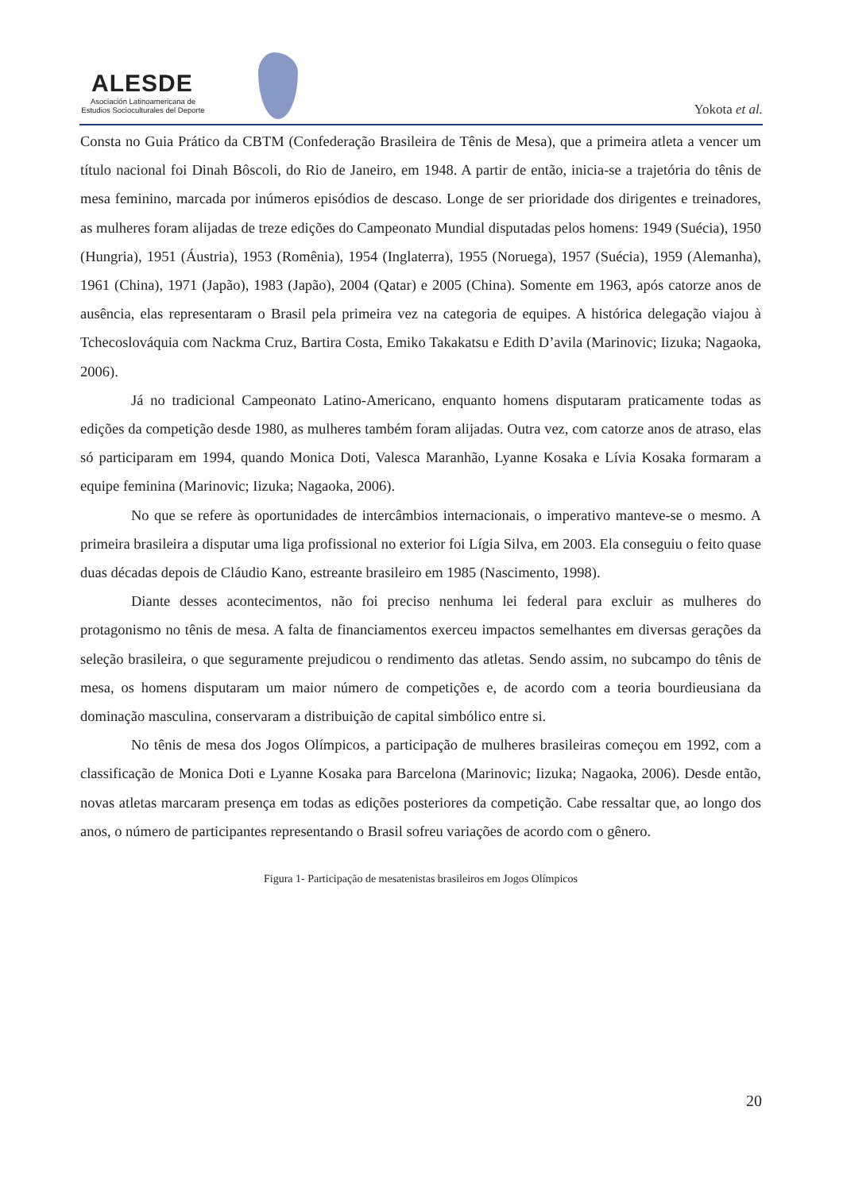ALESDE
Asociación Latinoamericana de
Estudios Socioculturales del Deporte
Yokota et al.
Consta no Guia Prático da CBTM (Confederação Brasileira de Tênis de Mesa), que a primeira atleta a vencer um título nacional foi Dinah Bôscoli, do Rio de Janeiro, em 1948. A partir de então, inicia-se a trajetória do tênis de mesa feminino, marcada por inúmeros episódios de descaso. Longe de ser prioridade dos dirigentes e treinadores, as mulheres foram alijadas de treze edições do Campeonato Mundial disputadas pelos homens: 1949 (Suécia), 1950 (Hungria), 1951 (Áustria), 1953 (Romênia), 1954 (Inglaterra), 1955 (Noruega), 1957 (Suécia), 1959 (Alemanha), 1961 (China), 1971 (Japão), 1983 (Japão), 2004 (Qatar) e 2005 (China). Somente em 1963, após catorze anos de ausência, elas representaram o Brasil pela primeira vez na categoria de equipes. A histórica delegação viajou à Tchecoslováquia com Nackma Cruz, Bartira Costa, Emiko Takakatsu e Edith D’avila (Marinovic; Iizuka; Nagaoka, 2006).
Já no tradicional Campeonato Latino-Americano, enquanto homens disputaram praticamente todas as edições da competição desde 1980, as mulheres também foram alijadas. Outra vez, com catorze anos de atraso, elas só participaram em 1994, quando Monica Doti, Valesca Maranhão, Lyanne Kosaka e Lívia Kosaka formaram a equipe feminina (Marinovic; Iizuka; Nagaoka, 2006).
No que se refere às oportunidades de intercâmbios internacionais, o imperativo manteve-se o mesmo. A primeira brasileira a disputar uma liga profissional no exterior foi Lígia Silva, em 2003. Ela conseguiu o feito quase duas décadas depois de Cláudio Kano, estreante brasileiro em 1985 (Nascimento, 1998).
Diante desses acontecimentos, não foi preciso nenhuma lei federal para excluir as mulheres do protagonismo no tênis de mesa. A falta de financiamentos exerceu impactos semelhantes em diversas gerações da seleção brasileira, o que seguramente prejudicou o rendimento das atletas. Sendo assim, no subcampo do tênis de mesa, os homens disputaram um maior número de competições e, de acordo com a teoria bourdieusiana da dominação masculina, conservaram a distribuição de capital simbólico entre si.
No tênis de mesa dos Jogos Olímpicos, a participação de mulheres brasileiras começou em 1992, com a classificação de Monica Doti e Lyanne Kosaka para Barcelona (Marinovic; Iizuka; Nagaoka, 2006). Desde então, novas atletas marcaram presença em todas as edições posteriores da competição. Cabe ressaltar que, ao longo dos anos, o número de participantes representando o Brasil sofreu variações de acordo com o gênero.
Figura 1- Participação de mesatenistas brasileiros em Jogos Olímpicos
20